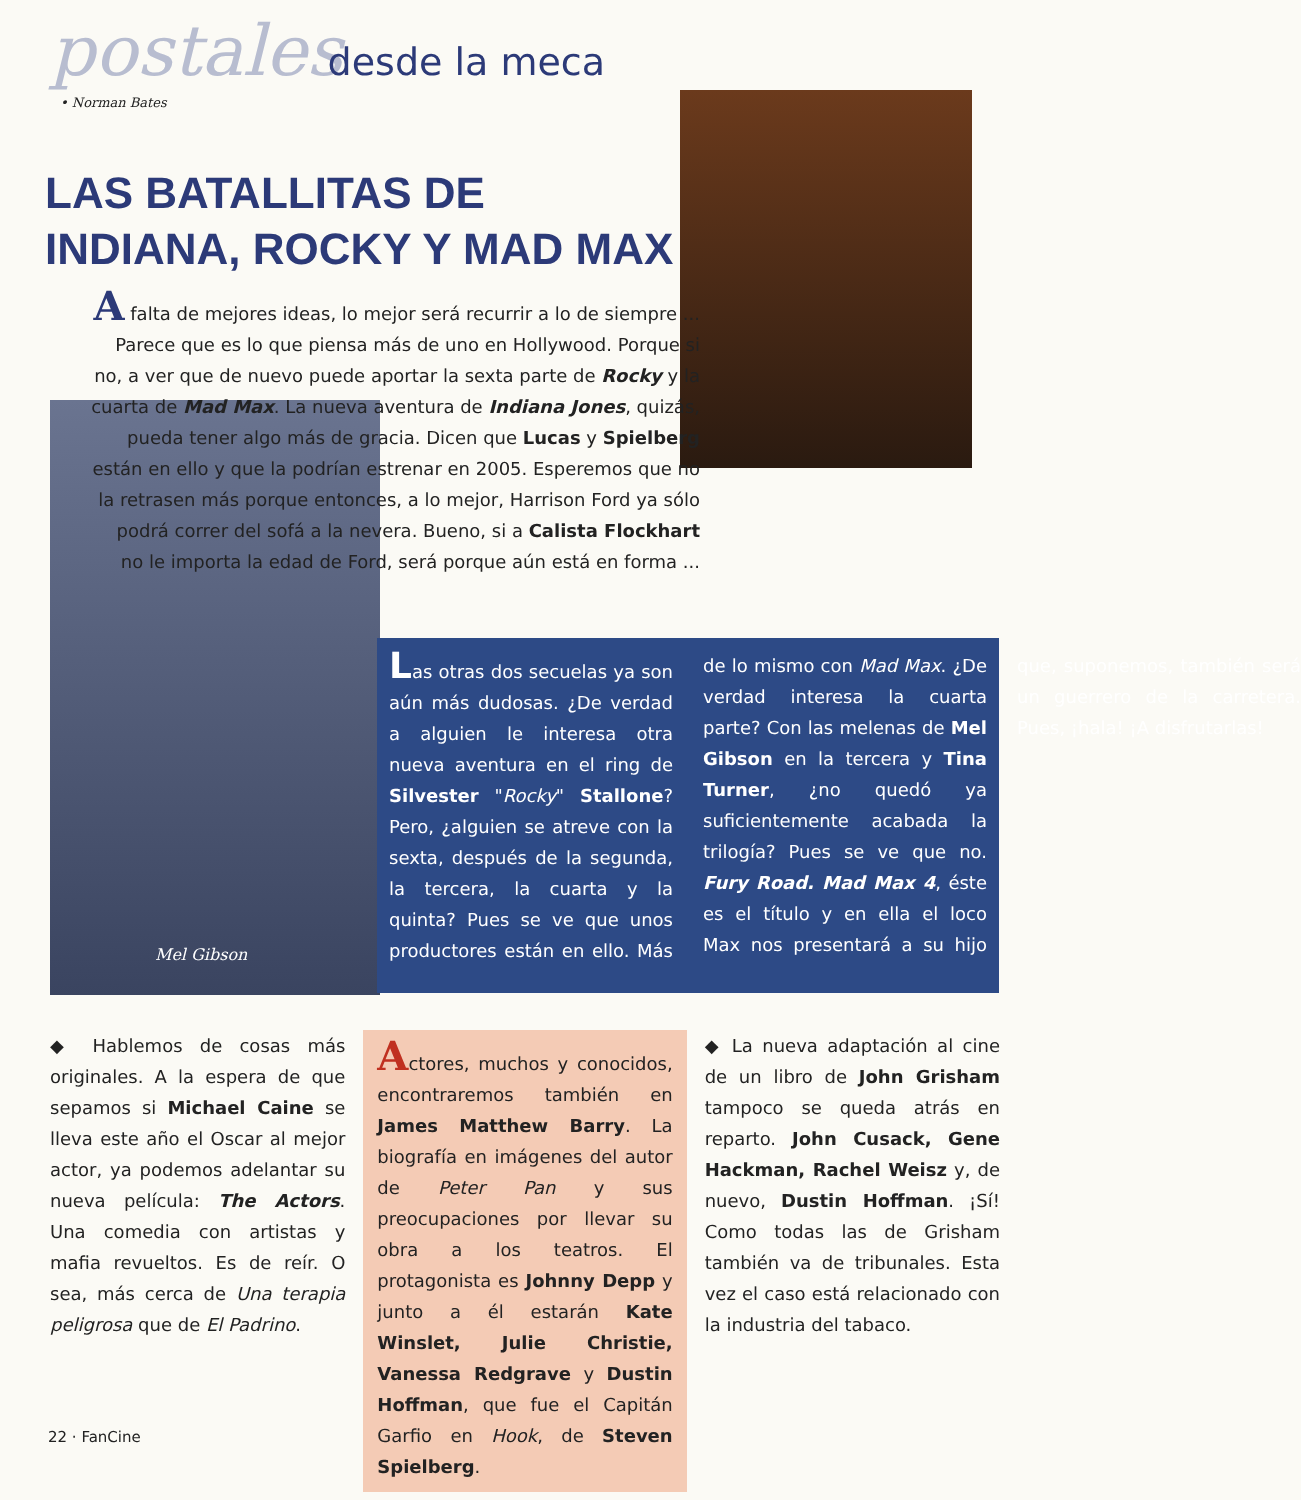postales desde la meca
• Norman Bates
LAS BATALLITAS DE INDIANA, ROCKY Y MAD MAX
Mel Gibson
A falta de mejores ideas, lo mejor será recurrir a lo de siempre ... Parece que es lo que piensa más de uno en Hollywood. Porque si no, a ver que de nuevo puede aportar la sexta parte de Rocky y la cuarta de Mad Max. La nueva aventura de Indiana Jones, quizás, pueda tener algo más de gracia. Dicen que Lucas y Spielberg están en ello y que la podrían estrenar en 2005. Esperemos que no la retrasen más porque entonces, a lo mejor, Harrison Ford ya sólo podrá correr del sofá a la nevera. Bueno, si a Calista Flockhart no le importa la edad de Ford, será porque aún está en forma ...
Las otras dos secuelas ya son aún más dudosas. ¿De verdad a alguien le interesa otra nueva aventura en el ring de Silvester "Rocky" Stallone? Pero, ¿alguien se atreve con la sexta, después de la segunda, la tercera, la cuarta y la quinta? Pues se ve que unos productores están en ello. Más de lo mismo con Mad Max. ¿De verdad interesa la cuarta parte? Con las melenas de Mel Gibson en la tercera y Tina Turner, ¿no quedó ya suficientemente acabada la trilogía? Pues se ve que no. Fury Road. Mad Max 4, éste es el título y en ella el loco Max nos presentará a su hijo que, suponemos, también será un guerrero de la carretera. Pues, ¡hala! ¡A disfrutarlas!
◆ Hablemos de cosas más originales. A la espera de que sepamos si Michael Caine se lleva este año el Oscar al mejor actor, ya podemos adelantar su nueva película: The Actors. Una comedia con artistas y mafia revueltos. Es de reír. O sea, más cerca de Una terapia peligrosa que de El Padrino.
Actores, muchos y conocidos, encontraremos también en James Matthew Barry. La biografía en imágenes del autor de Peter Pan y sus preocupaciones por llevar su obra a los teatros. El protagonista es Johnny Depp y junto a él estarán Kate Winslet, Julie Christie, Vanessa Redgrave y Dustin Hoffman, que fue el Capitán Garfio en Hook, de Steven Spielberg.
◆ La nueva adaptación al cine de un libro de John Grisham tampoco se queda atrás en reparto. John Cusack, Gene Hackman, Rachel Weisz y, de nuevo, Dustin Hoffman. ¡Sí! Como todas las de Grisham también va de tribunales. Esta vez el caso está relacionado con la industria del tabaco.
22 · FanCine